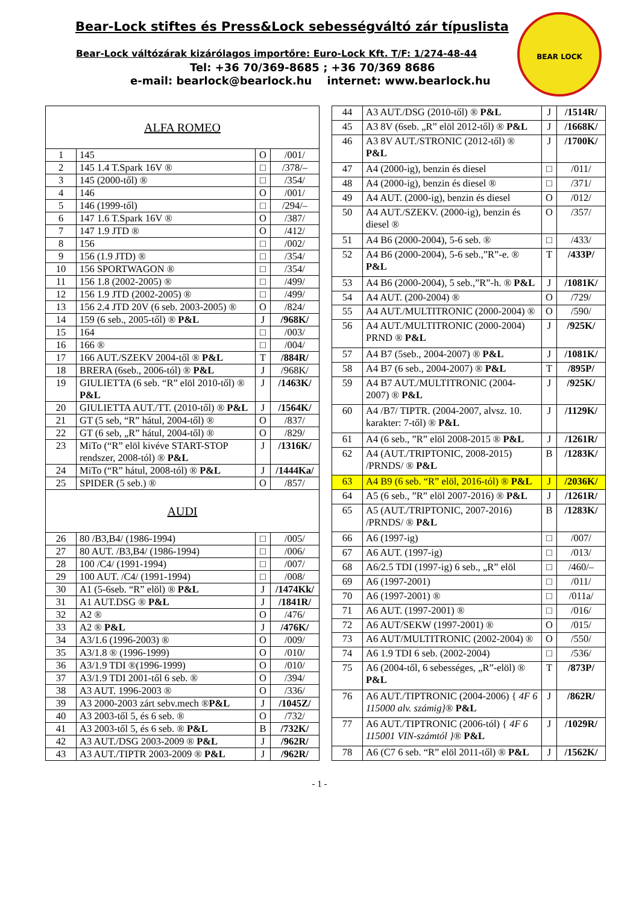Bear-Lock stiftes és Press&Lock sebességváltó zár típuslista
Bear-Lock váltózárak kizárólagos importőre: Euro-Lock Kft. T/F: 1/274-48-44
Tel: +36 70/369-8685 ; +36 70/369 8686
e-mail: bearlock@bearlock.hu internet: www.bearlock.hu
BEAR LOCK
| ALFA ROMEO | | | |
| 1 | 145 | O | /001/ |
| 2 | 145 1.4 T.Spark 16V ® | □ | /378/– |
| 3 | 145 (2000-től) ® | □ | /354/ |
| 4 | 146 | O | /001/ |
| 5 | 146 (1999-től) | □ | /294/– |
| 6 | 147 1.6 T.Spark 16V ® | O | /387/ |
| 7 | 147 1.9 JTD ® | O | /412/ |
| 8 | 156 | □ | /002/ |
| 9 | 156 (1.9 JTD) ® | □ | /354/ |
| 10 | 156 SPORTWAGON ® | □ | /354/ |
| 11 | 156 1.8 (2002-2005) ® | □ | /499/ |
| 12 | 156 1.9 JTD (2002-2005) ® | □ | /499/ |
| 13 | 156 2.4 JTD 20V (6 seb. 2003-2005) ® | O | /824/ |
| 14 | 159 (6 seb., 2005-től) ® P&L | J | /968K/ |
| 15 | 164 | □ | /003/ |
| 16 | 166 ® | □ | /004/ |
| 17 | 166 AUT./SZEKV 2004-től ® P&L | T | /884R/ |
| 18 | BRERA (6seb., 2006-tól) ® P&L | J | /968K/ |
| 19 | GIULIETTA (6 seb. “R” elöl 2010-től) ® P&L | J | /1463K/ |
| 20 | GIULIETTA AUT./TT. (2010-től) ® P&L | J | /1564K/ |
| 21 | GT (5 seb, “R” hátul, 2004-től) ® | O | /837/ |
| 22 | GT (6 seb, „R” hátul, 2004-től) ® | O | /829/ |
| 23 | MiTo (“R” elöl kivéve START-STOP rendszer, 2008-tól) ® P&L | J | /1316K/ |
| 24 | MiTo (“R” hátul, 2008-tól) ® P&L | J | /1444Ka/ |
| 25 | SPIDER (5 seb.) ® | O | /857/ |
| AUDI | | | |
| 26 | 80 /B3,B4/ (1986-1994) | □ | /005/ |
| 27 | 80 AUT. /B3,B4/ (1986-1994) | □ | /006/ |
| 28 | 100 /C4/ (1991-1994) | □ | /007/ |
| 29 | 100 AUT. /C4/ (1991-1994) | □ | /008/ |
| 30 | A1 (5-6seb. “R” elöl) ® P&L | J | /1474Kk/ |
| 31 | A1 AUT.DSG ® P&L | J | /1841R/ |
| 32 | A2 ® | O | /476/ |
| 33 | A2 ® P&L | J | /476K/ |
| 34 | A3/1.6 (1996-2003) ® | O | /009/ |
| 35 | A3/1.8 ® (1996-1999) | O | /010/ |
| 36 | A3/1.9 TDI ®(1996-1999) | O | /010/ |
| 37 | A3/1.9 TDI 2001-től 6 seb. ® | O | /394/ |
| 38 | A3 AUT. 1996-2003 ® | O | /336/ |
| 39 | A3 2000-2003 zárt sebv.mech ® P&L | J | /1045Z/ |
| 40 | A3 2003-től 5, és 6 seb. ® | O | /732/ |
| 41 | A3 2003-től 5, és 6 seb. ® P&L | B | /732K/ |
| 42 | A3 AUT./DSG 2003-2009 ® P&L | J | /962R/ |
| 43 | A3 AUT./TIPTR 2003-2009 ® P&L | J | /962R/ |
| 44 | A3 AUT./DSG (2010-től) ® P&L | J | /1514R/ |
| 45 | A3 8V (6seb. „R” elöl 2012-től) ® P&L | J | /1668K/ |
| 46 | A3 8V AUT./STRONIC (2012-től) ® P&L | J | /1700K/ |
| 47 | A4 (2000-ig), benzin és diesel | □ | /011/ |
| 48 | A4 (2000-ig), benzin és diesel ® | □ | /371/ |
| 49 | A4 AUT. (2000-ig), benzin és diesel | O | /012/ |
| 50 | A4 AUT./SZEKV. (2000-ig), benzin és diesel ® | O | /357/ |
| 51 | A4 B6 (2000-2004), 5-6 seb. ® | □ | /433/ |
| 52 | A4 B6 (2000-2004), 5-6 seb.,”R”-e. ® P&L | T | /433P/ |
| 53 | A4 B6 (2000-2004), 5 seb.,”R”-h. ® P&L | J | /1081K/ |
| 54 | A4 AUT. (200-2004) ® | O | /729/ |
| 55 | A4 AUT./MULTITRONIC (2000-2004) ® | O | /590/ |
| 56 | A4 AUT./MULTITRONIC (2000-2004) PRND ® P&L | J | /925K/ |
| 57 | A4 B7 (5seb., 2004-2007) ® P&L | J | /1081K/ |
| 58 | A4 B7 (6 seb., 2004-2007) ® P&L | T | /895P/ |
| 59 | A4 B7 AUT./MULTITRONIC (2004-2007) ® P&L | J | /925K/ |
| 60 | A4 /B7/ TIPTR. (2004-2007, alvsz. 10. karakter: 7-től) ® P&L | J | /1129K/ |
| 61 | A4 (6 seb., ”R” elöl 2008-2015 ® P&L | J | /1261R/ |
| 62 | A4 (AUT./TRIPTONIC, 2008-2015) /PRNDS/ ® P&L | B | /1283K/ |
| 63 | A4 B9 (6 seb. “R” elöl, 2016-tól) ® P&L | J | /2036K/ |
| 64 | A5 (6 seb., ”R” elöl 2007-2016) ® P&L | J | /1261R/ |
| 65 | A5 (AUT./TRIPTONIC, 2007-2016) /PRNDS/ ® P&L | B | /1283K/ |
| 66 | A6 (1997-ig) | □ | /007/ |
| 67 | A6 AUT. (1997-ig) | □ | /013/ |
| 68 | A6/2.5 TDI (1997-ig) 6 seb., „R” elöl | □ | /460/– |
| 69 | A6 (1997-2001) | □ | /011/ |
| 70 | A6 (1997-2001) ® | □ | /011a/ |
| 71 | A6 AUT. (1997-2001) ® | □ | /016/ |
| 72 | A6 AUT/SEKW (1997-2001) ® | O | /015/ |
| 73 | A6 AUT/MULTITRONIC (2002-2004) ® | O | /550/ |
| 74 | A6 1.9 TDI 6 seb. (2002-2004) | □ | /536/ |
| 75 | A6 (2004-től, 6 sebességes, „R”-elöl) ® P&L | T | /873P/ |
| 76 | A6 AUT./TIPTRONIC (2004-2006) { 4F 6 115000 alv. számig} ® P&L | J | /862R/ |
| 77 | A6 AUT./TIPTRONIC (2006-tól) { 4F 6 115001 VIN-számtól } ® P&L | J | /1029R/ |
| 78 | A6 (C7 6 seb. “R” elöl 2011-től) ® P&L | J | /1562K/ |
- 1 -